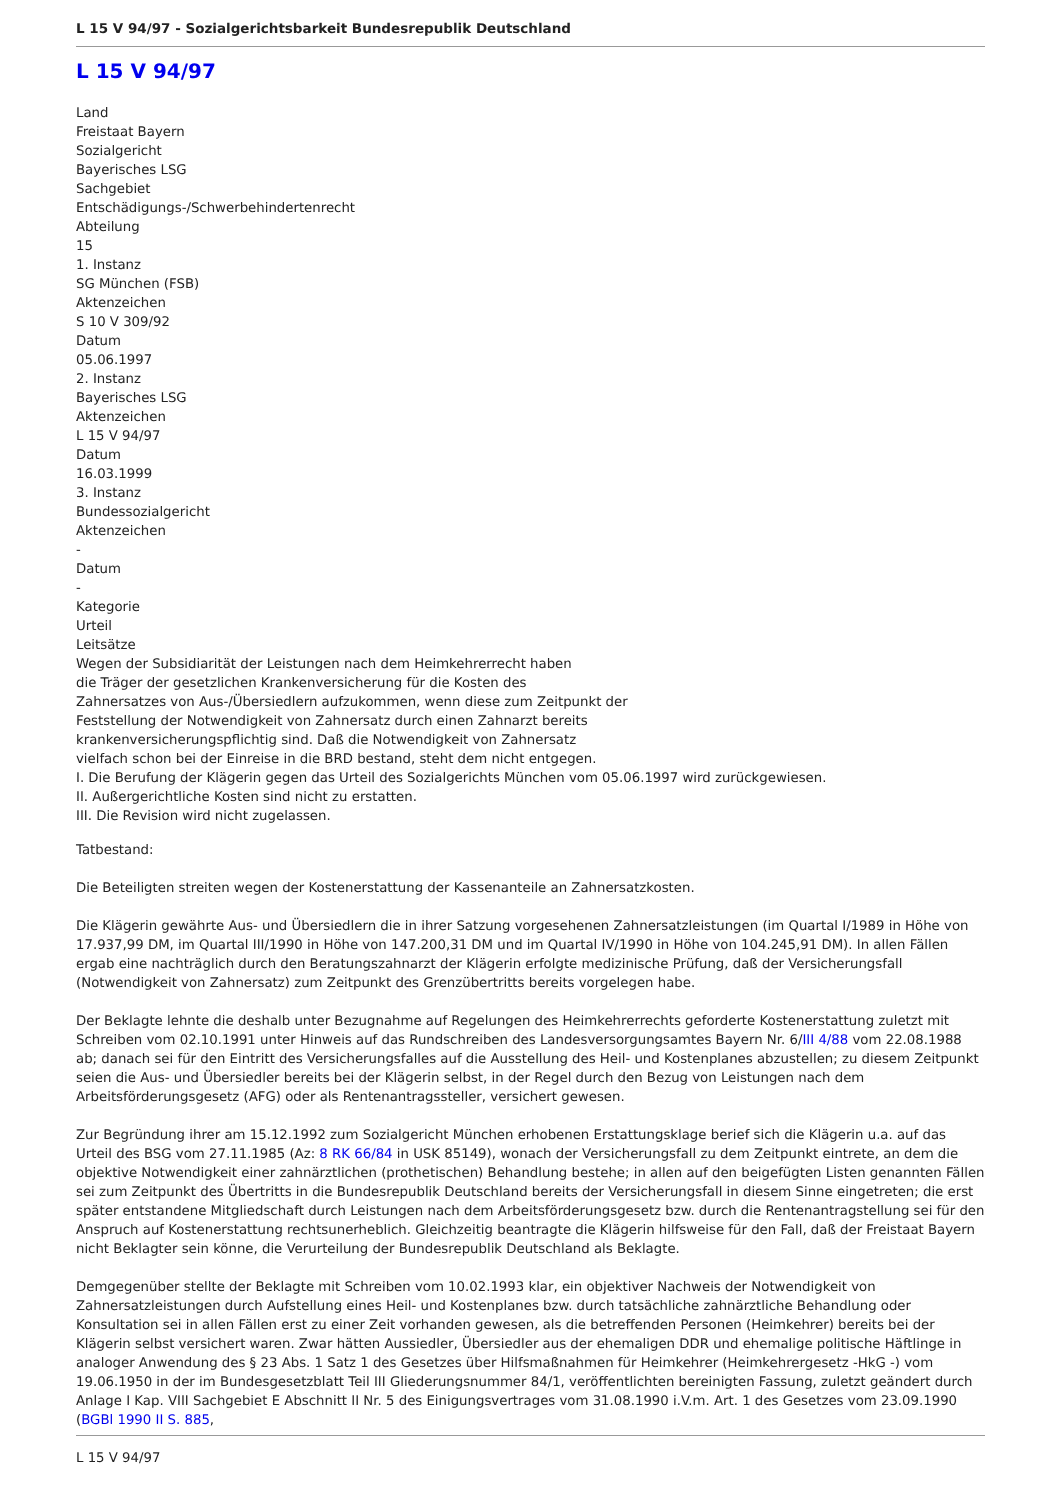L 15 V 94/97 - Sozialgerichtsbarkeit Bundesrepublik Deutschland
L 15 V 94/97
Land
Freistaat Bayern
Sozialgericht
Bayerisches LSG
Sachgebiet
Entschädigungs-/Schwerbehindertenrecht
Abteilung
15
1. Instanz
SG München (FSB)
Aktenzeichen
S 10 V 309/92
Datum
05.06.1997
2. Instanz
Bayerisches LSG
Aktenzeichen
L 15 V 94/97
Datum
16.03.1999
3. Instanz
Bundessozialgericht
Aktenzeichen
-
Datum
-
Kategorie
Urteil
Leitsätze
Wegen der Subsidiarität der Leistungen nach dem Heimkehrerrecht haben
die Träger der gesetzlichen Krankenversicherung für die Kosten des
Zahnersatzes von Aus-/Übersiedlern aufzukommen, wenn diese zum Zeitpunkt der
Feststellung der Notwendigkeit von Zahnersatz durch einen Zahnarzt bereits
krankenversicherungspflichtig sind. Daß die Notwendigkeit von Zahnersatz
vielfach schon bei der Einreise in die BRD bestand, steht dem nicht entgegen.
I. Die Berufung der Klägerin gegen das Urteil des Sozialgerichts München vom 05.06.1997 wird zurückgewiesen.
II. Außergerichtliche Kosten sind nicht zu erstatten.
III. Die Revision wird nicht zugelassen.
Tatbestand:
Die Beteiligten streiten wegen der Kostenerstattung der Kassenanteile an Zahnersatzkosten.
Die Klägerin gewährte Aus- und Übersiedlern die in ihrer Satzung vorgesehenen Zahnersatzleistungen (im Quartal I/1989 in Höhe von 17.937,99 DM, im Quartal III/1990 in Höhe von 147.200,31 DM und im Quartal IV/1990 in Höhe von 104.245,91 DM). In allen Fällen ergab eine nachträglich durch den Beratungszahnarzt der Klägerin erfolgte medizinische Prüfung, daß der Versicherungsfall (Notwendigkeit von Zahnersatz) zum Zeitpunkt des Grenzübertritts bereits vorgelegen habe.
Der Beklagte lehnte die deshalb unter Bezugnahme auf Regelungen des Heimkehrerrechts geforderte Kostenerstattung zuletzt mit Schreiben vom 02.10.1991 unter Hinweis auf das Rundschreiben des Landesversorgungsamtes Bayern Nr. 6/III 4/88 vom 22.08.1988 ab; danach sei für den Eintritt des Versicherungsfalles auf die Ausstellung des Heil- und Kostenplanes abzustellen; zu diesem Zeitpunkt seien die Aus- und Übersiedler bereits bei der Klägerin selbst, in der Regel durch den Bezug von Leistungen nach dem Arbeitsförderungsgesetz (AFG) oder als Rentenantragssteller, versichert gewesen.
Zur Begründung ihrer am 15.12.1992 zum Sozialgericht München erhobenen Erstattungsklage berief sich die Klägerin u.a. auf das Urteil des BSG vom 27.11.1985 (Az: 8 RK 66/84 in USK 85149), wonach der Versicherungsfall zu dem Zeitpunkt eintrete, an dem die objektive Notwendigkeit einer zahnärztlichen (prothetischen) Behandlung bestehe; in allen auf den beigefügten Listen genannten Fällen sei zum Zeitpunkt des Übertritts in die Bundesrepublik Deutschland bereits der Versicherungsfall in diesem Sinne eingetreten; die erst später entstandene Mitgliedschaft durch Leistungen nach dem Arbeitsförderungsgesetz bzw. durch die Rentenantragstellung sei für den Anspruch auf Kostenerstattung rechtsunerheblich. Gleichzeitig beantragte die Klägerin hilfsweise für den Fall, daß der Freistaat Bayern nicht Beklagter sein könne, die Verurteilung der Bundesrepublik Deutschland als Beklagte.
Demgegenüber stellte der Beklagte mit Schreiben vom 10.02.1993 klar, ein objektiver Nachweis der Notwendigkeit von Zahnersatzleistungen durch Aufstellung eines Heil- und Kostenplanes bzw. durch tatsächliche zahnärztliche Behandlung oder Konsultation sei in allen Fällen erst zu einer Zeit vorhanden gewesen, als die betreffenden Personen (Heimkehrer) bereits bei der Klägerin selbst versichert waren. Zwar hätten Aussiedler, Übersiedler aus der ehemaligen DDR und ehemalige politische Häftlinge in analoger Anwendung des § 23 Abs. 1 Satz 1 des Gesetzes über Hilfsmaßnahmen für Heimkehrer (Heimkehrergesetz -HkG -) vom 19.06.1950 in der im Bundesgesetzblatt Teil III Gliederungsnummer 84/1, veröffentlichten bereinigten Fassung, zuletzt geändert durch Anlage I Kap. VIII Sachgebiet E Abschnitt II Nr. 5 des Einigungsvertrages vom 31.08.1990 i.V.m. Art. 1 des Gesetzes vom 23.09.1990 (BGBl 1990 II S. 885,
L 15 V 94/97